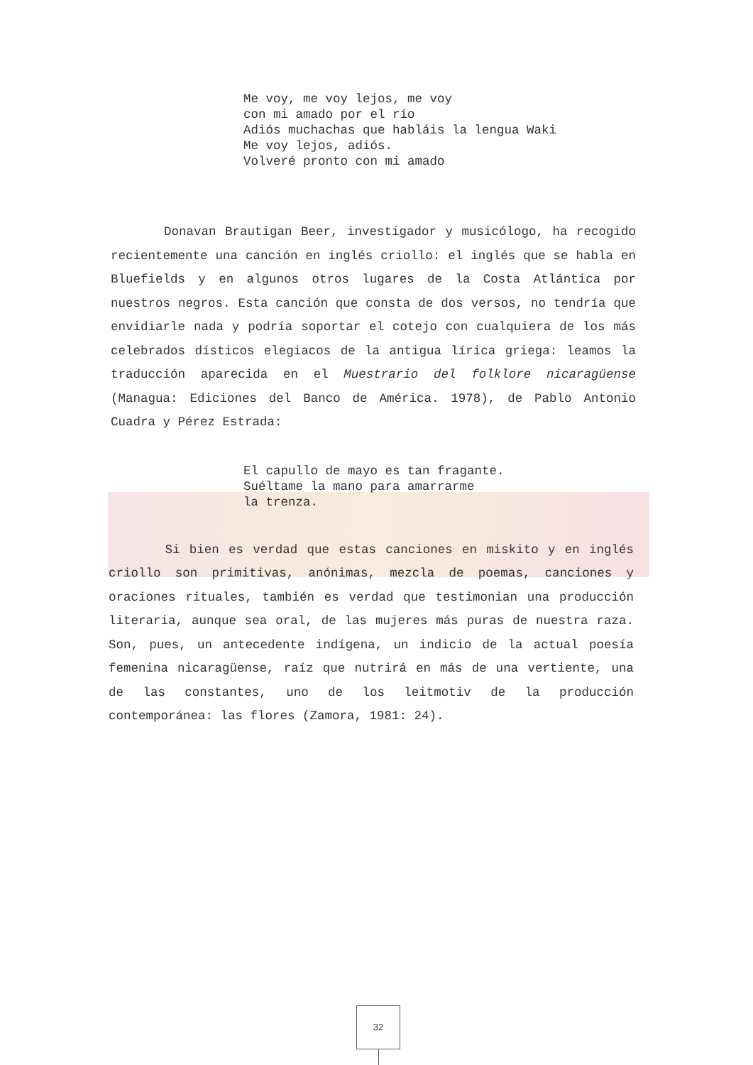Me voy, me voy lejos, me voy
con mi amado por el río
Adiós muchachas que habláis la lengua Waki
Me voy lejos, adiós.
Volveré pronto con mi amado
Donavan Brautigan Beer, investigador y musicólogo, ha recogido recientemente una canción en inglés criollo: el inglés que se habla en Bluefields y en algunos otros lugares de la Costa Atlántica por nuestros negros. Esta canción que consta de dos versos, no tendría que envidiarle nada y podría soportar el cotejo con cualquiera de los más celebrados dísticos elegiacos de la antigua lírica griega: leamos la traducción aparecida en el Muestrario del folklore nicaragüense (Managua: Ediciones del Banco de América. 1978), de Pablo Antonio Cuadra y Pérez Estrada:
El capullo de mayo es tan fragante.
Suéltame la mano para amarrarme
la trenza.
Si bien es verdad que estas canciones en miskito y en inglés criollo son primitivas, anónimas, mezcla de poemas, canciones y oraciones rituales, también es verdad que testimonian una producción literaria, aunque sea oral, de las mujeres más puras de nuestra raza. Son, pues, un antecedente indígena, un indicio de la actual poesía femenina nicaragüense, raíz que nutrirá en más de una vertiente, una de las constantes, uno de los leitmotiv de la producción contemporánea: las flores (Zamora, 1981: 24).
32